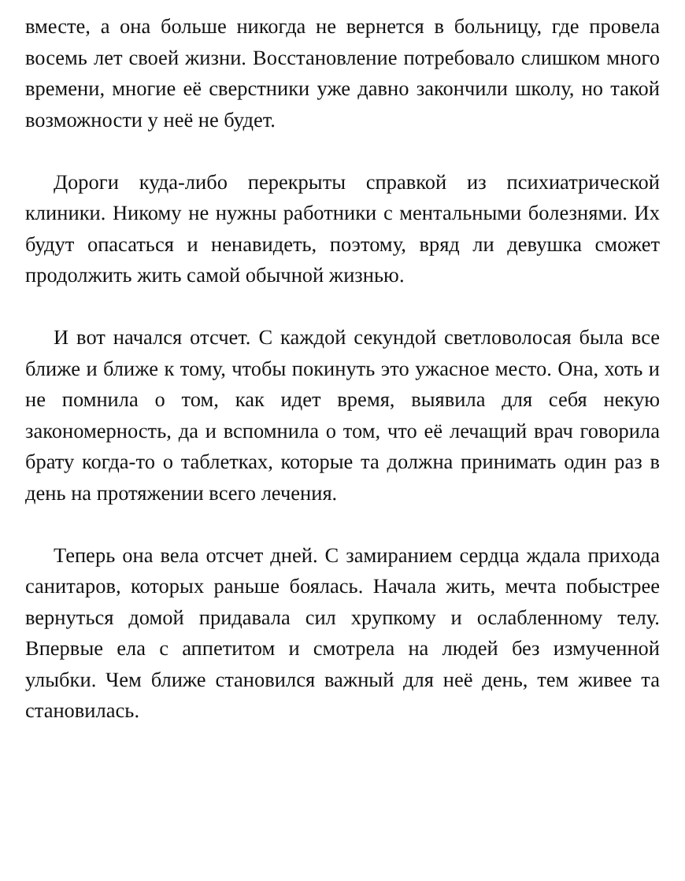вместе, а она больше никогда не вернется в больницу, где провела восемь лет своей жизни. Восстановление потребовало слишком много времени, многие её сверстники уже давно закончили школу, но такой возможности у неё не будет.
Дороги куда-либо перекрыты справкой из психиатрической клиники. Никому не нужны работники с ментальными болезнями. Их будут опасаться и ненавидеть, поэтому, вряд ли девушка сможет продолжить жить самой обычной жизнью.
И вот начался отсчет. С каждой секундой светловолосая была все ближе и ближе к тому, чтобы покинуть это ужасное место. Она, хоть и не помнила о том, как идет время, выявила для себя некую закономерность, да и вспомнила о том, что её лечащий врач говорила брату когда-то о таблетках, которые та должна принимать один раз в день на протяжении всего лечения.
Теперь она вела отсчет дней. С замиранием сердца ждала прихода санитаров, которых раньше боялась. Начала жить, мечта побыстрее вернуться домой придавала сил хрупкому и ослабленному телу. Впервые ела с аппетитом и смотрела на людей без измученной улыбки. Чем ближе становился важный для неё день, тем живее та становилась.